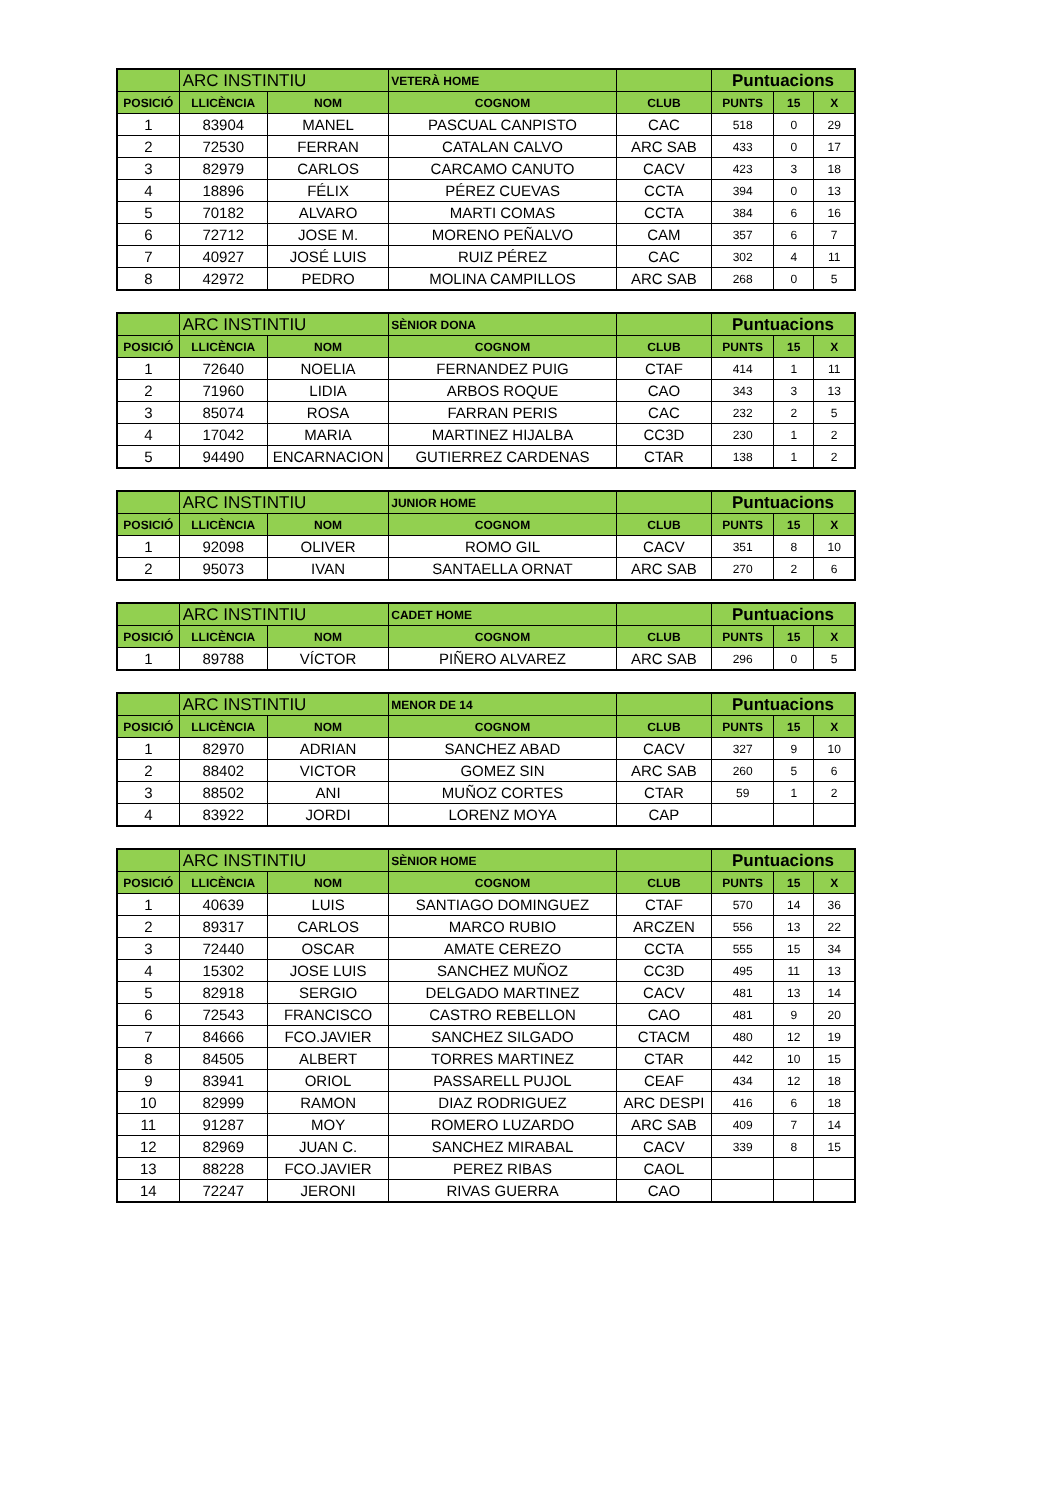| | ARC INSTINTIU | | VETERÀ HOME | | Puntuacions | | |
| POSICIÓ | LLICÈNCIA | NOM | COGNOM | CLUB | PUNTS | 15 | X |
| 1 | 83904 | MANEL | PASCUAL CANPISTO | CAC | 518 | 0 | 29 |
| 2 | 72530 | FERRAN | CATALAN CALVO | ARC SAB | 433 | 0 | 17 |
| 3 | 82979 | CARLOS | CARCAMO CANUTO | CACV | 423 | 3 | 18 |
| 4 | 18896 | FÉLIX | PÉREZ CUEVAS | CCTA | 394 | 0 | 13 |
| 5 | 70182 | ALVARO | MARTI COMAS | CCTA | 384 | 6 | 16 |
| 6 | 72712 | JOSE M. | MORENO PEÑALVO | CAM | 357 | 6 | 7 |
| 7 | 40927 | JOSÉ LUIS | RUIZ PÉREZ | CAC | 302 | 4 | 11 |
| 8 | 42972 | PEDRO | MOLINA CAMPILLOS | ARC SAB | 268 | 0 | 5 |
| | ARC INSTINTIU | | SÈNIOR DONA | | Puntuacions | | |
| POSICIÓ | LLICÈNCIA | NOM | COGNOM | CLUB | PUNTS | 15 | X |
| 1 | 72640 | NOELIA | FERNANDEZ PUIG | CTAF | 414 | 1 | 11 |
| 2 | 71960 | LIDIA | ARBOS ROQUE | CAO | 343 | 3 | 13 |
| 3 | 85074 | ROSA | FARRAN PERIS | CAC | 232 | 2 | 5 |
| 4 | 17042 | MARIA | MARTINEZ HIJALBA | CC3D | 230 | 1 | 2 |
| 5 | 94490 | ENCARNACION | GUTIERREZ CARDENAS | CTAR | 138 | 1 | 2 |
| | ARC INSTINTIU | | JUNIOR HOME | | Puntuacions | | |
| POSICIÓ | LLICÈNCIA | NOM | COGNOM | CLUB | PUNTS | 15 | X |
| 1 | 92098 | OLIVER | ROMO GIL | CACV | 351 | 8 | 10 |
| 2 | 95073 | IVAN | SANTAELLA ORNAT | ARC SAB | 270 | 2 | 6 |
| | ARC INSTINTIU | | CADET HOME | | Puntuacions | | |
| POSICIÓ | LLICÈNCIA | NOM | COGNOM | CLUB | PUNTS | 15 | X |
| 1 | 89788 | VÍCTOR | PIÑERO ALVAREZ | ARC SAB | 296 | 0 | 5 |
| | ARC INSTINTIU | | MENOR DE 14 | | Puntuacions | | |
| POSICIÓ | LLICÈNCIA | NOM | COGNOM | CLUB | PUNTS | 15 | X |
| 1 | 82970 | ADRIAN | SANCHEZ ABAD | CACV | 327 | 9 | 10 |
| 2 | 88402 | VICTOR | GOMEZ SIN | ARC SAB | 260 | 5 | 6 |
| 3 | 88502 | ANI | MUÑOZ CORTES | CTAR | 59 | 1 | 2 |
| 4 | 83922 | JORDI | LORENZ MOYA | CAP | | | |
| | ARC INSTINTIU | | SÈNIOR HOME | | Puntuacions | | |
| POSICIÓ | LLICÈNCIA | NOM | COGNOM | CLUB | PUNTS | 15 | X |
| 1 | 40639 | LUIS | SANTIAGO DOMINGUEZ | CTAF | 570 | 14 | 36 |
| 2 | 89317 | CARLOS | MARCO RUBIO | ARCZEN | 556 | 13 | 22 |
| 3 | 72440 | OSCAR | AMATE CEREZO | CCTA | 555 | 15 | 34 |
| 4 | 15302 | JOSE LUIS | SANCHEZ MUÑOZ | CC3D | 495 | 11 | 13 |
| 5 | 82918 | SERGIO | DELGADO MARTINEZ | CACV | 481 | 13 | 14 |
| 6 | 72543 | FRANCISCO | CASTRO REBELLON | CAO | 481 | 9 | 20 |
| 7 | 84666 | FCO.JAVIER | SANCHEZ SILGADO | CTACM | 480 | 12 | 19 |
| 8 | 84505 | ALBERT | TORRES MARTINEZ | CTAR | 442 | 10 | 15 |
| 9 | 83941 | ORIOL | PASSARELL PUJOL | CEAF | 434 | 12 | 18 |
| 10 | 82999 | RAMON | DIAZ RODRIGUEZ | ARC DESPI | 416 | 6 | 18 |
| 11 | 91287 | MOY | ROMERO LUZARDO | ARC SAB | 409 | 7 | 14 |
| 12 | 82969 | JUAN C. | SANCHEZ MIRABAL | CACV | 339 | 8 | 15 |
| 13 | 88228 | FCO.JAVIER | PEREZ RIBAS | CAOL | | | |
| 14 | 72247 | JERONI | RIVAS GUERRA | CAO | | | |